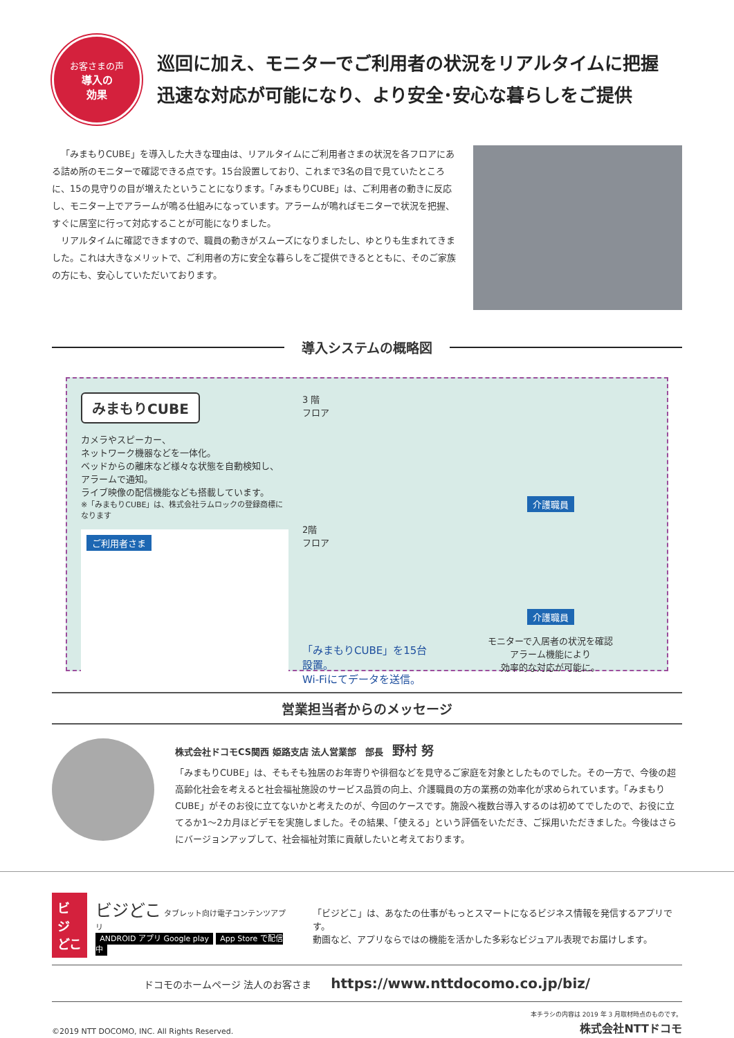お客さまの声
導入の
効果
巡回に加え、モニターでご利用者の状況をリアルタイムに把握
迅速な対応が可能になり、より安全･安心な暮らしをご提供
「みまもりCUBE」を導入した大きな理由は、リアルタイムにご利用者さまの状況を各フロアにある詰め所のモニターで確認できる点です。15台設置しており、これまで3名の目で見ていたところに、15の見守りの目が増えたということになります。「みまもりCUBE」は、ご利用者の動きに反応し、モニター上でアラームが鳴る仕組みになっています。アラームが鳴ればモニターで状況を把握、すぐに居室に行って対応することが可能になりました。
リアルタイムに確認できますので、職員の動きがスムーズになりましたし、ゆとりも生まれてきました。これは大きなメリットで、ご利用者の方に安全な暮らしをご提供できるとともに、そのご家族の方にも、安心していただいております。
導入システムの概略図
みまもりCUBE
カメラやスピーカー、
ネットワーク機器などを一体化。
ベッドからの離床など様々な状態を自動検知し、
アラームで通知。
ライブ映像の配信機能なども搭載しています。
※「みまもりCUBE」は、株式会社ラムロックの登録商標になります
ご利用者さま
3 階
フロア
2階
フロア
「みまもりCUBE」を15台設置。
Wi-Fiにてデータを送信。
介護職員 介護職員
モニターで入居者の状況を確認
アラーム機能により
効率的な対応が可能に。
営業担当者からのメッセージ
株式会社ドコモCS関西 姫路支店 法人営業部　部長　野村 努
「みまもりCUBE」は、そもそも独居のお年寄りや徘徊などを見守るご家庭を対象としたものでした。その一方で、今後の超高齢化社会を考えると社会福祉施設のサービス品質の向上、介護職員の方の業務の効率化が求められています。「みまもりCUBE」がそのお役に立てないかと考えたのが、今回のケースです。施設へ複数台導入するのは初めてでしたので、お役に立てるか1～2カ月ほどデモを実施しました。その結果、「使える」という評価をいただき、ご採用いただきました。今後はさらにバージョンアップして、社会福祉対策に貢献したいと考えております。
ビジ
どこ
ビジどこ タブレット向け電子コンテンツアプリ
ANDROID アプリ Google play App Store で配信中
「ビジどこ」は、あなたの仕事がもっとスマートになるビジネス情報を発信するアプリです。
動画など、アプリならではの機能を活かした多彩なビジュアル表現でお届けします。
ドコモのホームページ 法人のお客さま　　https://www.nttdocomo.co.jp/biz/
©2019 NTT DOCOMO, INC. All Rights Reserved.
本チラシの内容は 2019 年 3 月取材時点のものです。
株式会社NTTドコモ